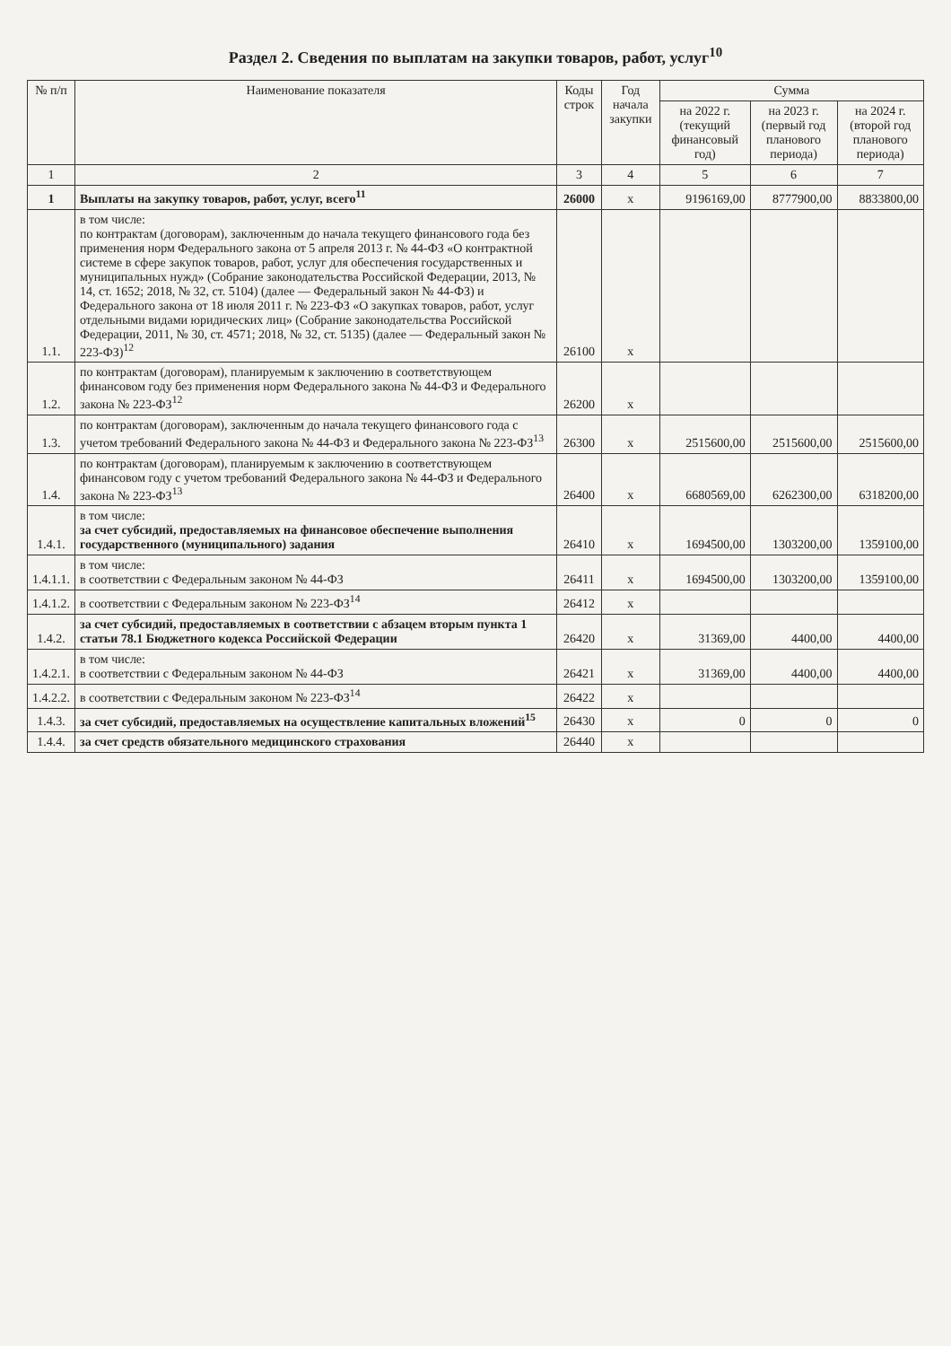Раздел 2. Сведения по выплатам на закупки товаров, работ, услуг<sup>10</sup>
| № п/п | Наименование показателя | Коды строк | Год начала закупки | Сумма | | |
| --- | --- | --- | --- | --- | --- | --- |
| | | | | на 2022 г. (текущий финансовый год) | на 2023 г. (первый год планового периода) | на 2024 г. (второй год планового периода) |
| 1 | 2 | 3 | 4 | 5 | 6 | 7 |
| 1 | Выплаты на закупку товаров, работ, услуг, всего<sup>11</sup> | 26000 | x | 9196169,00 | 8777900,00 | 8833800,00 |
| 1.1. | в том числе: по контрактам (договорам), заключенным до начала текущего финансового года без применения норм Федерального закона от 5 апреля 2013 г. № 44-ФЗ «О контрактной системе в сфере закупок товаров, работ, услуг для обеспечения государственных и муниципальных нужд» (Собрание законодательства Российской Федерации, 2013, № 14, ст. 1652; 2018, № 32, ст. 5104) (далее — Федеральный закон № 44-ФЗ) и Федерального закона от 18 июля 2011 г. № 223-ФЗ «О закупках товаров, работ, услуг отдельными видами юридических лиц» (Собрание законодательства Российской Федерации, 2011, № 30, ст. 4571; 2018, № 32, ст. 5135) (далее — Федеральный закон № 223-ФЗ)<sup>12</sup> | 26100 | x | | | |
| 1.2. | по контрактам (договорам), планируемым к заключению в соответствующем финансовом году без применения норм Федерального закона № 44-ФЗ и Федерального закона № 223-ФЗ<sup>12</sup> | 26200 | x | | | |
| 1.3. | по контрактам (договорам), заключенным до начала текущего финансового года с учетом требований Федерального закона № 44-ФЗ и Федерального закона № 223-ФЗ<sup>13</sup> | 26300 | x | 2515600,00 | 2515600,00 | 2515600,00 |
| 1.4. | по контрактам (договорам), планируемым к заключению в соответствующем финансовом году с учетом требований Федерального закона № 44-ФЗ и Федерального закона № 223-ФЗ<sup>13</sup> | 26400 | x | 6680569,00 | 6262300,00 | 6318200,00 |
| 1.4.1. | в том числе: за счет субсидий, предоставляемых на финансовое обеспечение выполнения государственного (муниципального) задания | 26410 | x | 1694500,00 | 1303200,00 | 1359100,00 |
| 1.4.1.1. | в том числе: в соответствии с Федеральным законом № 44-ФЗ | 26411 | x | 1694500,00 | 1303200,00 | 1359100,00 |
| 1.4.1.2. | в соответствии с Федеральным законом № 223-ФЗ<sup>14</sup> | 26412 | x | | | |
| 1.4.2. | за счет субсидий, предоставляемых в соответствии с абзацем вторым пункта 1 статьи 78.1 Бюджетного кодекса Российской Федерации | 26420 | x | 31369,00 | 4400,00 | 4400,00 |
| 1.4.2.1. | в том числе: в соответствии с Федеральным законом № 44-ФЗ | 26421 | x | 31369,00 | 4400,00 | 4400,00 |
| 1.4.2.2. | в соответствии с Федеральным законом № 223-ФЗ<sup>14</sup> | 26422 | x | | | |
| 1.4.3. | за счет субсидий, предоставляемых на осуществление капитальных вложений<sup>15</sup> | 26430 | x | 0 | 0 | 0 |
| 1.4.4. | за счет средств обязательного медицинского страхования | 26440 | x | | | |